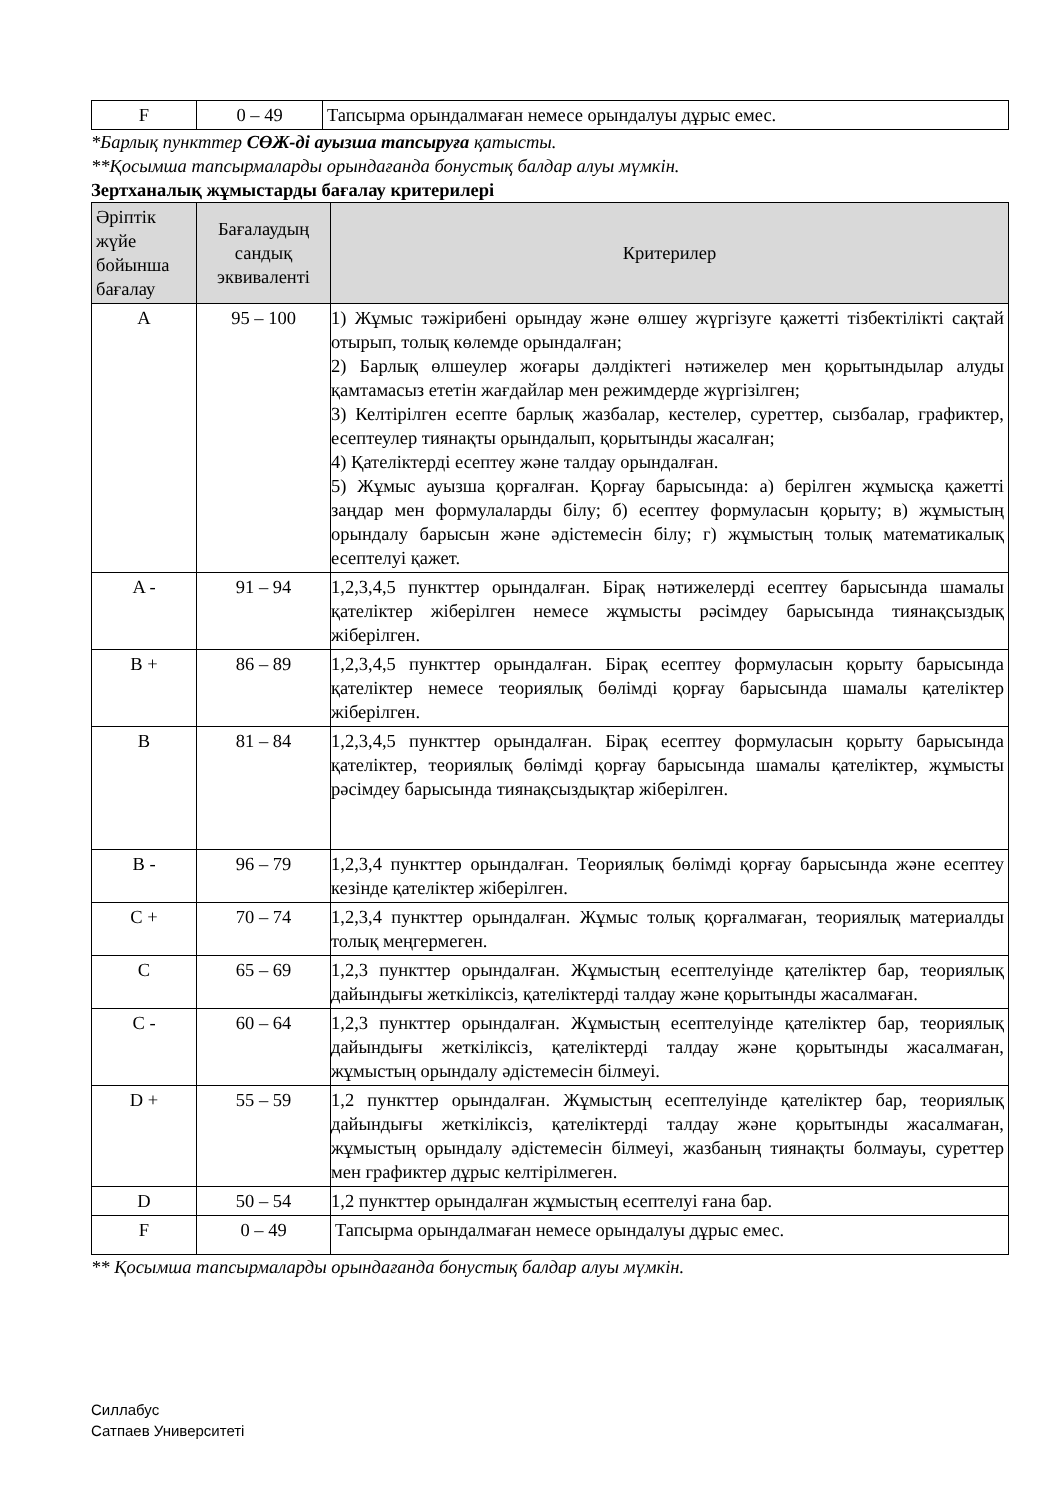| F | 0 – 49 | Тапсырма орындалмаған немесе орындалуы дұрыс емес. |
*Барлық пункттер СӨЖ-ді ауызша тапсыруға қатысты.
**Қосымша тапсырмаларды орындағанда бонустық балдар алуы мүмкін.
Зертханалық жұмыстарды бағалау критерилері
| Әріптік жүйе бойынша бағалау | Бағалаудың сандық эквиваленті | Критерилер |
| --- | --- | --- |
| A | 95 – 100 | 1) Жұмыс тәжірибені орындау және өлшеу жүргізуге қажетті тізбектілікті сақтай отырып, толық көлемде орындалған; 2) Барлық өлшеулер жоғары дәлдіктегі нәтижелер мен қорытындылар алуды қамтамасыз ететін жағдайлар мен режимдерде жүргізілген; 3) Келтірілген есепте барлық жазбалар, кестелер, суреттер, сызбалар, графиктер, есептеулер тиянақты орындалып, қорытынды жасалған; 4) Қателіктерді есептеу және талдау орындалған. 5) Жұмыс ауызша қорғалған. Қорғау барысында: а) берілген жұмысқа қажетті заңдар мен формулаларды білу; б) есептеу формуласын қорыту; в) жұмыстың орындалу барысын және әдістемесін білу; г) жұмыстың толық математикалық есептелуі қажет. |
| A - | 91 – 94 | 1,2,3,4,5 пункттер орындалған. Бірақ нәтижелерді есептеу барысында шамалы қателіктер жіберілген немесе жұмысты рәсімдеу барысында тиянақсыздық жіберілген. |
| B + | 86 – 89 | 1,2,3,4,5 пункттер орындалған. Бірақ есептеу формуласын қорыту барысында қателіктер немесе теориялық бөлімді қорғау барысында шамалы қателіктер жіберілген. |
| B | 81 – 84 | 1,2,3,4,5 пункттер орындалған. Бірақ есептеу формуласын қорыту барысында қателіктер, теориялық бөлімді қорғау барысында шамалы қателіктер, жұмысты рәсімдеу барысында тиянақсыздықтар жіберілген. |
| B - | 96 – 79 | 1,2,3,4 пункттер орындалған. Теориялық бөлімді қорғау барысында және есептеу кезінде қателіктер жіберілген. |
| C + | 70 – 74 | 1,2,3,4 пункттер орындалған. Жұмыс толық қорғалмаған, теориялық материалды толық меңгермеген. |
| C | 65 – 69 | 1,2,3 пункттер орындалған. Жұмыстың есептелуінде қателіктер бар, теориялық дайындығы жеткіліксіз, қателіктерді талдау және қорытынды жасалмаған. |
| C - | 60 – 64 | 1,2,3 пункттер орындалған. Жұмыстың есептелуінде қателіктер бар, теориялық дайындығы жеткіліксіз, қателіктерді талдау және қорытынды жасалмаған, жұмыстың орындалу әдістемесін білмеуі. |
| D + | 55 – 59 | 1,2 пункттер орындалған. Жұмыстың есептелуінде қателіктер бар, теориялық дайындығы жеткіліксіз, қателіктерді талдау және қорытынды жасалмаған, жұмыстың орындалу әдістемесін білмеуі, жазбаның тиянақты болмауы, суреттер мен графиктер дұрыс келтірілмеген. |
| D | 50 – 54 | 1,2 пункттер орындалған жұмыстың есептелуі ғана бар. |
| F | 0 – 49 | Тапсырма орындалмаған немесе орындалуы дұрыс емес. |
** Қосымша тапсырмаларды орындағанда бонустық балдар алуы мүмкін.
Силлабус
Сатпаев Университеті